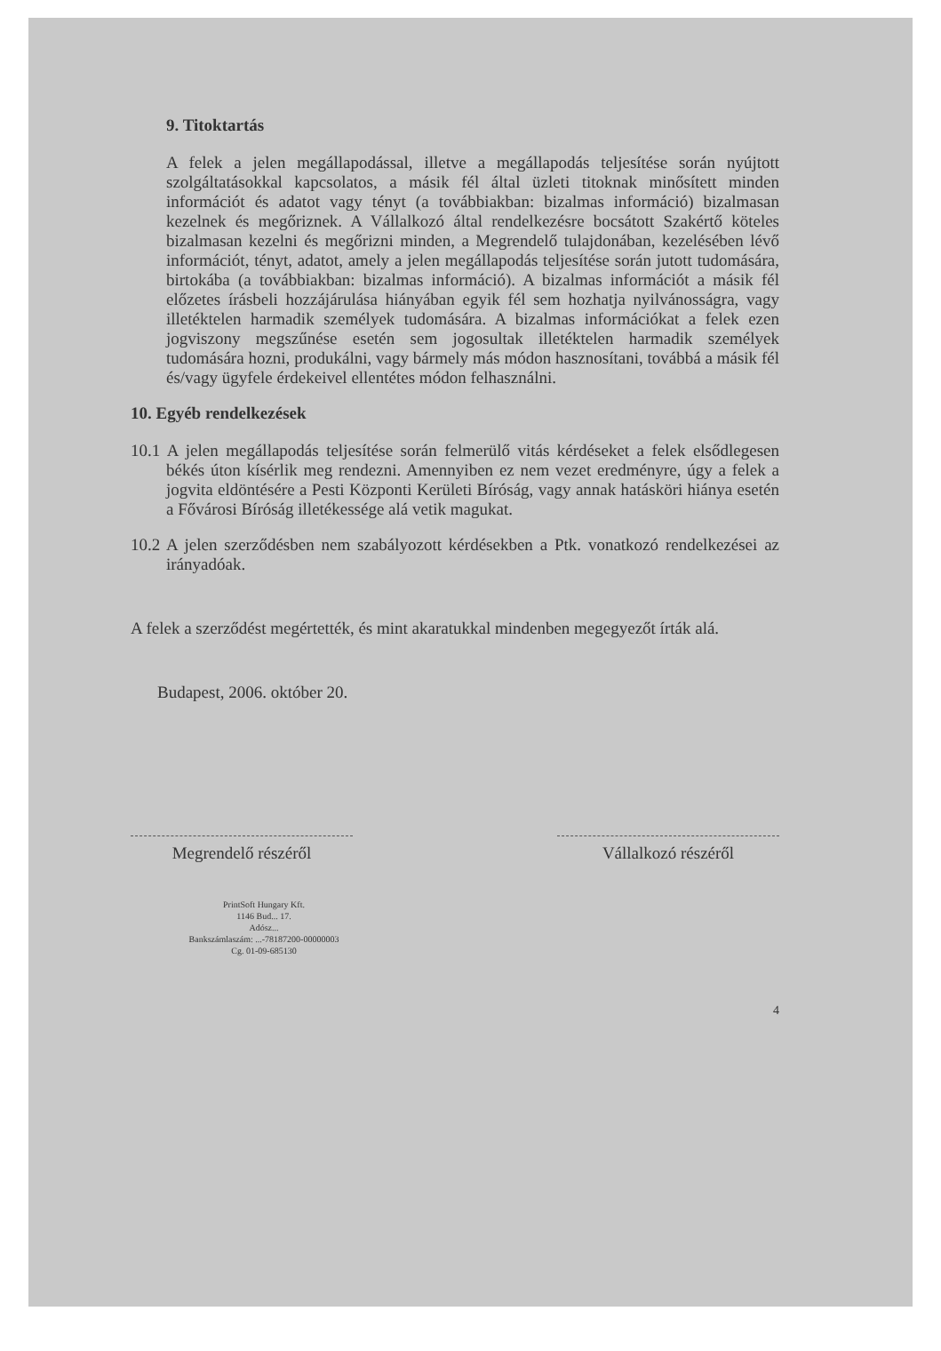9. Titoktartás
A felek a jelen megállapodással, illetve a megállapodás teljesítése során nyújtott szolgáltatásokkal kapcsolatos, a másik fél által üzleti titoknak minősített minden információt és adatot vagy tényt (a továbbiakban: bizalmas információ) bizalmasan kezelnek és megőriznek. A Vállalkozó által rendelkezésre bocsátott Szakértő köteles bizalmasan kezelni és megőrizni minden, a Megrendelő tulajdonában, kezelésében lévő információt, tényt, adatot, amely a jelen megállapodás teljesítése során jutott tudomására, birtokába (a továbbiakban: bizalmas információ). A bizalmas információt a másik fél előzetes írásbeli hozzájárulása hiányában egyik fél sem hozhatja nyilvánosságra, vagy illetéktelen harmadik személyek tudomására. A bizalmas információkat a felek ezen jogviszony megszűnése esetén sem jogosultak illetéktelen harmadik személyek tudomására hozni, produkálni, vagy bármely más módon hasznosítani, továbbá a másik fél és/vagy ügyfele érdekeivel ellentétes módon felhasználni.
10. Egyéb rendelkezések
10.1 A jelen megállapodás teljesítése során felmerülő vitás kérdéseket a felek elsődlegesen békés úton kísérlik meg rendezni. Amennyiben ez nem vezet eredményre, úgy a felek a jogvita eldöntésére a Pesti Központi Kerületi Bíróság, vagy annak hatásköri hiánya esetén a Fővárosi Bíróság illetékessége alá vetik magukat.
10.2 A jelen szerződésben nem szabályozott kérdésekben a Ptk. vonatkozó rendelkezései az irányadóak.
A felek a szerződést megértették, és mint akaratukkal mindenben megegyezőt írták alá.
Budapest, 2006. október 20.
Megrendelő részéről Vállalkozó részéről
PrintSoft Hungary Kft.
1146 Bud... 17.
Adósz...
Bankszámlaszám: ...-78187200-00000003
Cg. 01-09-685130
4